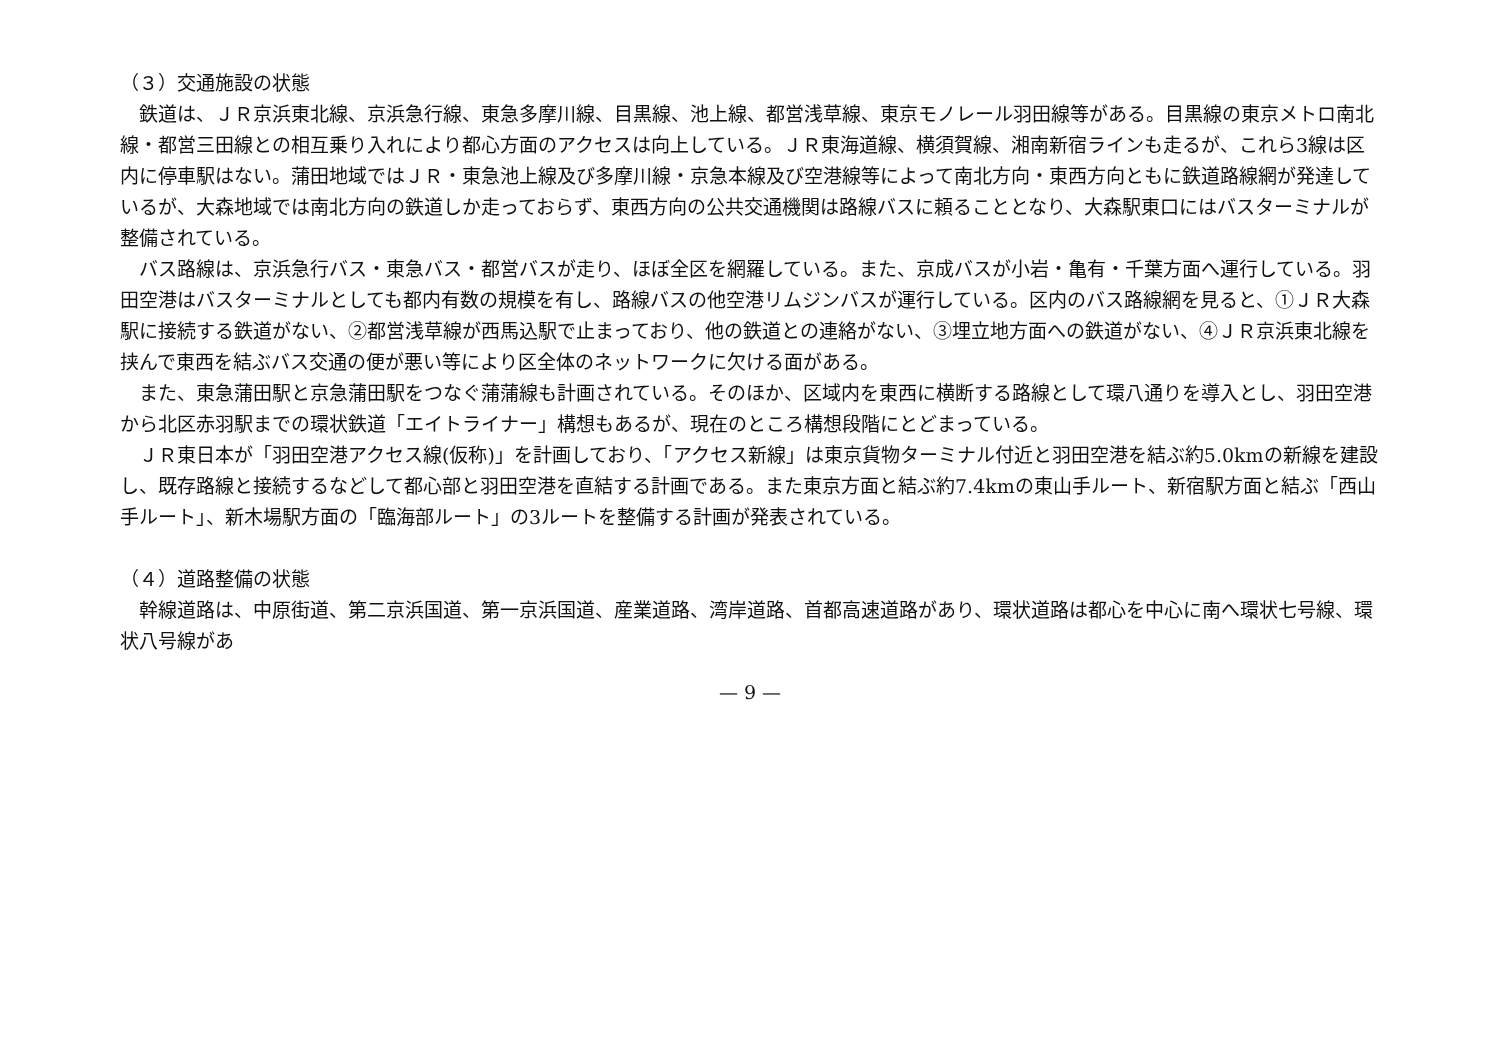（３）交通施設の状態
鉄道は、ＪＲ京浜東北線、京浜急行線、東急多摩川線、目黒線、池上線、都営浅草線、東京モノレール羽田線等がある。目黒線の東京メトロ南北線・都営三田線との相互乗り入れにより都心方面のアクセスは向上している。ＪＲ東海道線、横須賀線、湘南新宿ラインも走るが、これら3線は区内に停車駅はない。蒲田地域ではＪＲ・東急池上線及び多摩川線・京急本線及び空港線等によって南北方向・東西方向ともに鉄道路線網が発達しているが、大森地域では南北方向の鉄道しか走っておらず、東西方向の公共交通機関は路線バスに頼ることとなり、大森駅東口にはバスターミナルが整備されている。
バス路線は、京浜急行バス・東急バス・都営バスが走り、ほぼ全区を網羅している。また、京成バスが小岩・亀有・千葉方面へ運行している。羽田空港はバスターミナルとしても都内有数の規模を有し、路線バスの他空港リムジンバスが運行している。区内のバス路線網を見ると、①ＪＲ大森駅に接続する鉄道がない、②都営浅草線が西馬込駅で止まっており、他の鉄道との連絡がない、③埋立地方面への鉄道がない、④ＪＲ京浜東北線を挟んで東西を結ぶバス交通の便が悪い等により区全体のネットワークに欠ける面がある。
また、東急蒲田駅と京急蒲田駅をつなぐ蒲蒲線も計画されている。そのほか、区域内を東西に横断する路線として環八通りを導入とし、羽田空港から北区赤羽駅までの環状鉄道「エイトライナー」構想もあるが、現在のところ構想段階にとどまっている。
ＪＲ東日本が「羽田空港アクセス線(仮称)」を計画しており、「アクセス新線」は東京貨物ターミナル付近と羽田空港を結ぶ約5.0kmの新線を建設し、既存路線と接続するなどして都心部と羽田空港を直結する計画である。また東京方面と結ぶ約7.4kmの東山手ルート、新宿駅方面と結ぶ「西山手ルート」、新木場駅方面の「臨海部ルート」の3ルートを整備する計画が発表されている。
（４）道路整備の状態
幹線道路は、中原街道、第二京浜国道、第一京浜国道、産業道路、湾岸道路、首都高速道路があり、環状道路は都心を中心に南へ環状七号線、環状八号線があ
— 9 —